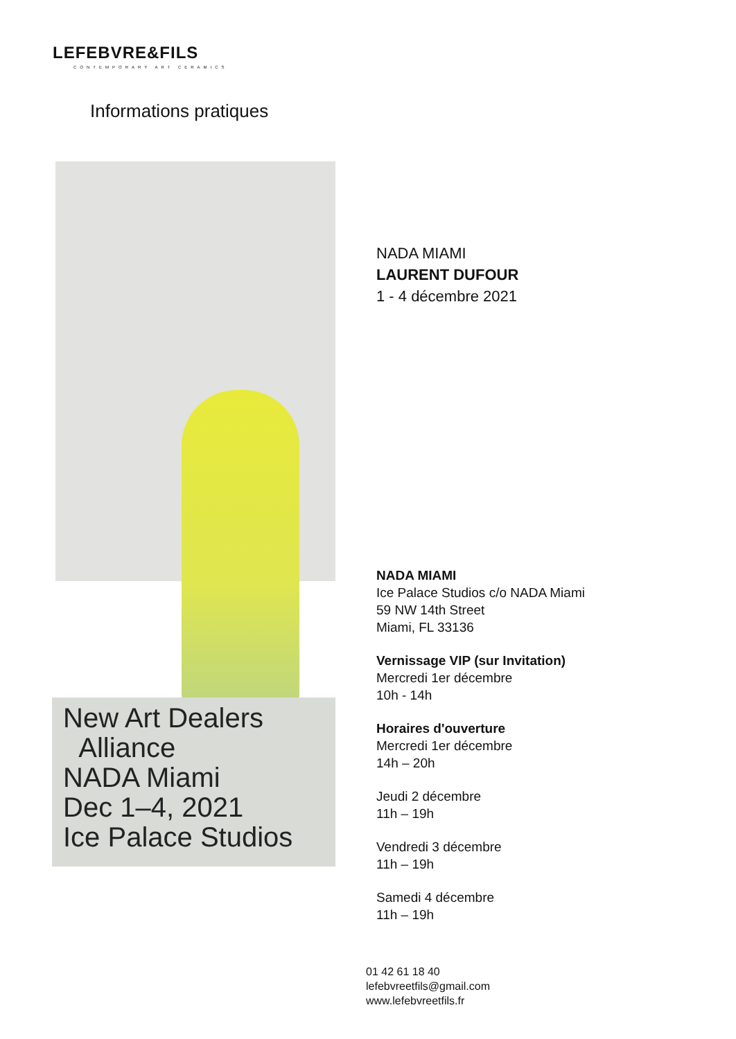LEFEBVRE&FILS
CONTEMPORARY ART CERAMICS
Informations pratiques
NADA MIAMI
LAURENT DUFOUR
1 - 4 décembre 2021
NADA MIAMI
Ice Palace Studios c/o NADA Miami
59 NW 14th Street
Miami, FL 33136
Vernissage VIP (sur Invitation)
Mercredi 1er décembre
10h - 14h
Horaires d'ouverture
Mercredi 1er décembre
14h – 20h
Jeudi 2 décembre
11h – 19h
Vendredi 3 décembre
11h – 19h
Samedi 4 décembre
11h – 19h
New Art Dealers
Alliance
NADA Miami
Dec 1–4, 2021
Ice Palace Studios
01 42 61 18 40
lefebvreetfils@gmail.com
www.lefebvreetfils.fr